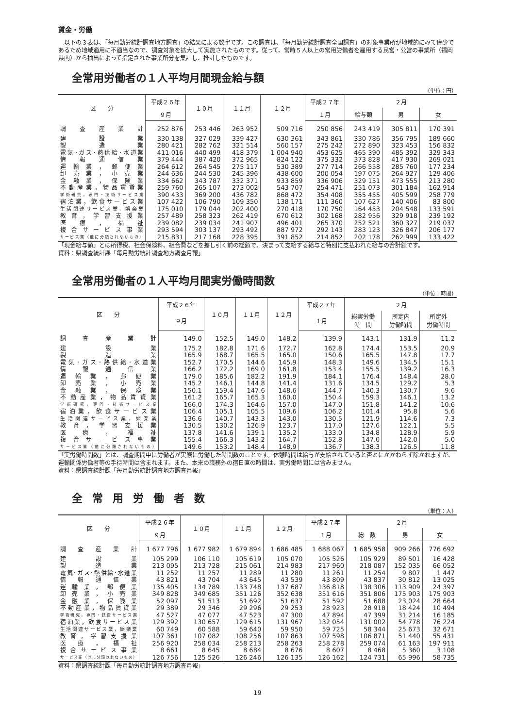賃金・労働
　以下の３表は、「毎月勤労統計調査地方調査」の結果による数字です。この調査は、「毎月勤労統計調査全国調査」の対象事業所が地域的にみて僅少であるため地域適用に不適当なので、調査対象を拡大して実施されたものです。従って、常時５人以上の常用労働者を雇用する民営・公営の事業所（福岡県内）から抽出によって指定された事業所分を集計し、推計したものです。
全常用労働者の１人平均月間現金給与額
（単位：円）
| 区 分 | 平成２６年 | １０月 | １１月 | １２月 | 平成２７年 | ２月 | | |
| --- | --- | --- | --- | --- | --- | --- | --- | --- |
| | ９月 | | | | １月 | 給与額 | 男 | 女 |
| 調査産業計 | 252 876 | 253 446 | 263 952 | 509 716 | 250 856 | 243 419 | 305 811 | 170 391 |
| 建設業 | 330 138 | 327 029 | 339 427 | 630 361 | 343 861 | 330 786 | 356 795 | 189 660 |
| 製造業 | 280 421 | 282 762 | 321 514 | 560 157 | 275 242 | 272 890 | 323 453 | 156 832 |
| 電気･ガス･熱供給･水道業 | 411 016 | 440 499 | 418 379 | 1 004 940 | 453 625 | 465 390 | 485 392 | 329 343 |
| 情報通信業 | 379 444 | 387 420 | 372 965 | 824 122 | 375 332 | 373 828 | 417 930 | 269 021 |
| 運輸業，郵便業 | 264 612 | 264 545 | 275 117 | 530 389 | 277 714 | 266 558 | 285 760 | 177 234 |
| 卸売業，小売業 | 244 636 | 244 530 | 245 396 | 438 600 | 200 054 | 197 075 | 264 927 | 129 406 |
| 金融業，保険業 | 334 662 | 343 787 | 332 371 | 933 859 | 336 906 | 329 151 | 473 555 | 213 280 |
| 不動産業，物品賃貸業 | 259 760 | 265 107 | 273 002 | 543 707 | 254 471 | 251 073 | 301 184 | 162 914 |
| 学術研究，専門・技術サービス業 | 390 433 | 369 200 | 436 782 | 868 472 | 354 408 | 355 455 | 405 599 | 258 779 |
| 宿泊業，飲食サービス業 | 107 422 | 106 790 | 109 350 | 138 171 | 111 360 | 107 627 | 140 406 | 83 800 |
| 生活関連サービス業，娯楽業 | 175 010 | 179 044 | 202 400 | 270 418 | 170 750 | 164 453 | 204 548 | 133 591 |
| 教育，学習支援業 | 257 489 | 258 323 | 262 419 | 670 612 | 302 168 | 282 956 | 329 918 | 239 192 |
| 医療，福祉 | 239 082 | 239 034 | 241 907 | 496 401 | 265 370 | 252 521 | 360 327 | 219 037 |
| 複合サービス事業 | 293 594 | 303 137 | 293 492 | 887 972 | 292 143 | 283 123 | 326 847 | 206 177 |
| サービス業（他に分類されないもの） | 215 831 | 217 168 | 228 395 | 391 852 | 214 852 | 202 178 | 262 999 | 133 422 |
「現金給与額」とは所得税、社会保険料、組合費などを差し引く前の総額で、決まって支給する給与と特別に支払われた給与の合計額です。
資料：県調査統計課「毎月勤労統計調査地方調査月報」
全常用労働者の１人平均月間実労働時間数
（単位：時間）
| 区 分 | 平成２６年 | １０月 | １１月 | １２月 | 平成２７年 | ２月 | | |
| --- | --- | --- | --- | --- | --- | --- | --- | --- |
| | ９月 | | | | １月 | 総実労働 時 間 | 所定内 労働時間 | 所定外 労働時間 |
| 調査産業計 | 149.0 | 152.5 | 149.0 | 148.2 | 139.9 | 143.1 | 131.9 | 11.2 |
| 建設業 | 175.2 | 182.8 | 171.6 | 172.7 | 162.8 | 174.4 | 153.5 | 20.9 |
| 製造業 | 165.9 | 168.7 | 165.5 | 165.0 | 150.6 | 165.5 | 147.8 | 17.7 |
| 電気･ガス･熱供給･水道業 | 152.7 | 170.5 | 144.6 | 145.9 | 148.3 | 149.6 | 134.5 | 15.1 |
| 情報通信業 | 166.2 | 172.2 | 169.0 | 161.8 | 153.4 | 155.5 | 139.2 | 16.3 |
| 運輸業，郵便業 | 179.0 | 185.6 | 182.2 | 191.9 | 184.1 | 176.4 | 148.4 | 28.0 |
| 卸売業，小売業 | 145.2 | 146.1 | 144.8 | 141.4 | 131.6 | 134.5 | 129.2 | 5.3 |
| 金融業，保険業 | 150.1 | 159.4 | 147.6 | 148.6 | 144.7 | 140.3 | 130.7 | 9.6 |
| 不動産業，物品賃貸業 | 161.2 | 165.7 | 165.3 | 160.0 | 150.4 | 159.3 | 146.1 | 13.2 |
| 学術研究，専門・技術サービス業 | 166.0 | 174.3 | 164.6 | 157.0 | 147.0 | 151.8 | 141.2 | 10.6 |
| 宿泊業，飲食サービス業 | 106.4 | 105.1 | 105.5 | 109.6 | 106.2 | 101.4 | 95.8 | 5.6 |
| 生活関連サービス業，娯楽業 | 136.6 | 140.7 | 143.3 | 143.0 | 130.5 | 121.9 | 114.6 | 7.3 |
| 教育，学習支援業 | 130.5 | 130.2 | 126.9 | 123.7 | 117.0 | 127.6 | 122.1 | 5.5 |
| 医療，福祉 | 137.8 | 141.6 | 139.1 | 135.2 | 133.0 | 134.8 | 128.9 | 5.9 |
| 複合サービス事業 | 155.4 | 166.3 | 143.2 | 164.7 | 152.8 | 147.0 | 142.0 | 5.0 |
| サービス業（他に分類されないもの） | 149.6 | 153.2 | 148.4 | 148.9 | 136.7 | 138.3 | 126.5 | 11.8 |
「実労働時間数」とは、調査期間中に労働者が実際に労働した時間数のことです。休憩時間は給与が支給されていると否とにかかわらず除かれますが、運輸関係労働者等の手待時間は含まれます。また、本来の職務外の宿日直の時間は、実労働時間には含みません。
資料：県調査統計課「毎月勤労統計調査地方調査月報」
全常用労働者数
（単位：人）
| 区 分 | 平成２６年 | １０月 | １１月 | １２月 | 平成２７年 | ２月 | | |
| --- | --- | --- | --- | --- | --- | --- | --- | --- |
| | ９月 | | | | １月 | 総 数 | 男 | 女 |
| 調査産業計 | 1 677 796 | 1 677 982 | 1 679 894 | 1 686 485 | 1 688 067 | 1 685 958 | 909 266 | 776 692 |
| 建設業 | 105 299 | 106 110 | 105 619 | 105 070 | 105 526 | 105 929 | 89 501 | 16 428 |
| 製造業 | 213 095 | 213 728 | 215 061 | 214 983 | 217 960 | 218 087 | 152 035 | 66 052 |
| 電気･ガス･熱供給･水道業 | 11 252 | 11 257 | 11 289 | 11 280 | 11 261 | 11 254 | 9 807 | 1 447 |
| 情報通信業 | 43 821 | 43 704 | 43 645 | 43 539 | 43 809 | 43 837 | 30 812 | 13 025 |
| 運輸業，郵便業 | 135 405 | 134 789 | 133 748 | 137 687 | 136 818 | 138 306 | 113 909 | 24 397 |
| 卸売業，小売業 | 349 828 | 349 685 | 351 126 | 352 638 | 351 616 | 351 806 | 175 903 | 175 903 |
| 金融業，保険業 | 52 097 | 51 513 | 51 692 | 51 637 | 51 592 | 51 688 | 23 024 | 28 664 |
| 不動産業，物品賃貸業 | 29 389 | 29 346 | 29 296 | 29 253 | 28 923 | 28 918 | 18 424 | 10 494 |
| 学術研究，専門・技術サービス業 | 47 527 | 47 077 | 47 523 | 47 300 | 47 894 | 47 399 | 31 214 | 16 185 |
| 宿泊業，飲食サービス業 | 129 392 | 130 657 | 129 615 | 131 967 | 132 054 | 131 002 | 54 778 | 76 224 |
| 生活関連サービス業，娯楽業 | 60 749 | 60 588 | 59 640 | 59 950 | 59 725 | 58 344 | 25 673 | 32 671 |
| 教育，学習支援業 | 107 361 | 107 082 | 108 256 | 107 863 | 107 598 | 106 871 | 51 440 | 55 431 |
| 医療，福祉 | 256 920 | 258 034 | 258 213 | 258 263 | 258 278 | 259 074 | 61 163 | 197 911 |
| 複合サービス事業 | 8 661 | 8 645 | 8 684 | 8 676 | 8 607 | 8 468 | 5 360 | 3 108 |
| サービス業（他に分類されないもの） | 126 756 | 125 526 | 126 246 | 126 135 | 126 162 | 124 731 | 65 996 | 58 735 |
資料：県調査統計課「毎月勤労統計調査地方調査月報」
19